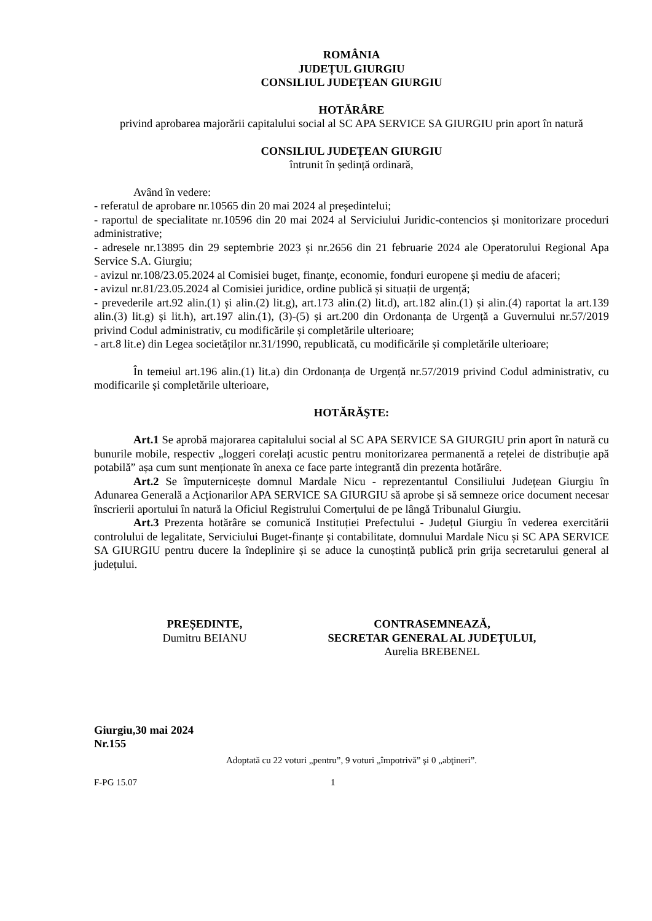ROMÂNIA
JUDEȚUL GIURGIU
CONSILIUL JUDEȚEAN GIURGIU
HOTĂRÂRE
privind aprobarea majorării capitalului social al SC APA SERVICE SA GIURGIU prin aport în natură
CONSILIUL JUDEȚEAN GIURGIU
întrunit în ședință ordinară,
Având în vedere:
- referatul de aprobare nr.10565 din 20 mai 2024 al președintelui;
- raportul de specialitate nr.10596 din 20 mai 2024 al Serviciului Juridic-contencios și monitorizare proceduri administrative;
- adresele nr.13895 din 29 septembrie 2023 și nr.2656 din 21 februarie 2024 ale Operatorului Regional Apa Service S.A. Giurgiu;
- avizul nr.108/23.05.2024 al Comisiei buget, finanțe, economie, fonduri europene și mediu de afaceri;
- avizul nr.81/23.05.2024 al Comisiei juridice, ordine publică și situații de urgență;
- prevederile art.92 alin.(1) și alin.(2) lit.g), art.173 alin.(2) lit.d), art.182 alin.(1) și alin.(4) raportat la art.139 alin.(3) lit.g) și lit.h), art.197 alin.(1), (3)-(5) și art.200 din Ordonanța de Urgență a Guvernului nr.57/2019 privind Codul administrativ, cu modificările și completările ulterioare;
- art.8 lit.e) din Legea societăților nr.31/1990, republicată, cu modificările și completările ulterioare;
În temeiul art.196 alin.(1) lit.a) din Ordonanța de Urgență nr.57/2019 privind Codul administrativ, cu modificarile și completările ulterioare,
HOTĂRĂŞTE:
Art.1 Se aprobă majorarea capitalului social al SC APA SERVICE SA GIURGIU prin aport în natură cu bunurile mobile, respectiv „loggeri corelați acustic pentru monitorizarea permanentă a rețelei de distribuție apă potabilă” așa cum sunt menționate în anexa ce face parte integrantă din prezenta hotărâre.
Art.2 Se împuternicește domnul Mardale Nicu - reprezentantul Consiliului Județean Giurgiu în Adunarea Generală a Acționarilor APA SERVICE SA GIURGIU să aprobe și să semneze orice document necesar înscrierii aportului în natură la Oficiul Registrului Comerțului de pe lângă Tribunalul Giurgiu.
Art.3 Prezenta hotărâre se comunică Instituției Prefectului - Județul Giurgiu în vederea exercitării controlului de legalitate, Serviciului Buget-finanțe și contabilitate, domnului Mardale Nicu și SC APA SERVICE SA GIURGIU pentru ducere la îndeplinire și se aduce la cunoștință publică prin grija secretarului general al județului.
PREȘEDINTE,
Dumitru BEIANU
CONTRASEMNEAZĂ,
SECRETAR GENERAL AL JUDEȚULUI,
Aurelia BREBENEL
Giurgiu,30 mai 2024
Nr.155
Adoptată cu 22 voturi „pentru”, 9 voturi „împotrivă” şi 0 „abţineri”.
F-PG 15.07 1